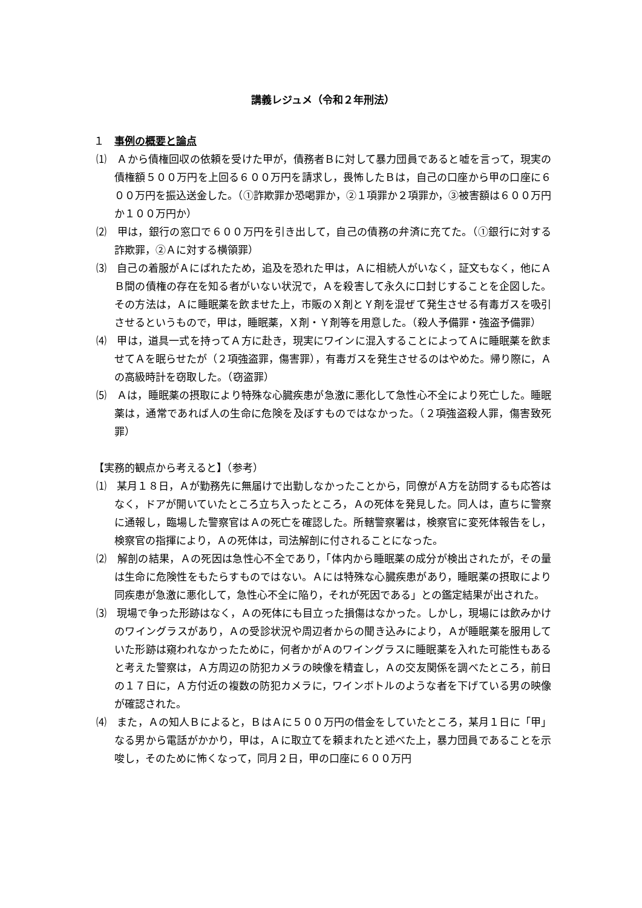講義レジュメ（令和２年刑法）
１　事例の概要と論点
⑴　Ａから債権回収の依頼を受けた甲が，債務者Ｂに対して暴力団員であると嘘を言って，現実の債権額５００万円を上回る６００万円を請求し，畏怖したＢは，自己の口座から甲の口座に６００万円を振込送金した。（①詐欺罪か恐喝罪か，②１項罪か２項罪か，③被害額は６００万円か１００万円か）
⑵　甲は，銀行の窓口で６００万円を引き出して，自己の債務の弁済に充てた。（①銀行に対する詐欺罪，②Ａに対する横領罪）
⑶　自己の着服がＡにばれたため，追及を恐れた甲は，Ａに相続人がいなく，証文もなく，他にＡＢ間の債権の存在を知る者がいない状況で，Ａを殺害して永久に口封じすることを企図した。その方法は，Ａに睡眠薬を飲ませた上，市販のＸ剤とＹ剤を混ぜて発生させる有毒ガスを吸引させるというもので，甲は，睡眠薬，Ｘ剤・Ｙ剤等を用意した。（殺人予備罪・強盗予備罪）
⑷　甲は，道具一式を持ってＡ方に赴き，現実にワインに混入することによってＡに睡眠薬を飲ませてＡを眠らせたが（２項強盗罪，傷害罪），有毒ガスを発生させるのはやめた。帰り際に，Ａの高級時計を窃取した。（窃盗罪）
⑸　Ａは，睡眠薬の摂取により特殊な心臓疾患が急激に悪化して急性心不全により死亡した。睡眠薬は，通常であれば人の生命に危険を及ぼすものではなかった。（２項強盗殺人罪，傷害致死罪）
【実務的観点から考えると】（参考）
⑴　某月１８日，Ａが勤務先に無届けで出勤しなかったことから，同僚がＡ方を訪問するも応答はなく，ドアが開いていたところ立ち入ったところ，Ａの死体を発見した。同人は，直ちに警察に通報し，臨場した警察官はＡの死亡を確認した。所轄警察署は，検察官に変死体報告をし，検察官の指揮により，Ａの死体は，司法解剖に付されることになった。
⑵　解剖の結果，Ａの死因は急性心不全であり，「体内から睡眠薬の成分が検出されたが，その量は生命に危険性をもたらすものではない。Ａには特殊な心臓疾患があり，睡眠薬の摂取により同疾患が急激に悪化して，急性心不全に陥り，それが死因である」との鑑定結果が出された。
⑶　現場で争った形跡はなく，Ａの死体にも目立った損傷はなかった。しかし，現場には飲みかけのワイングラスがあり，Ａの受診状況や周辺者からの聞き込みにより，Ａが睡眠薬を服用していた形跡は窺われなかったために，何者かがＡのワイングラスに睡眠薬を入れた可能性もあると考えた警察は，Ａ方周辺の防犯カメラの映像を精査し，Ａの交友関係を調べたところ，前日の１７日に，Ａ方付近の複数の防犯カメラに，ワインボトルのような者を下げている男の映像が確認された。
⑷　また，Ａの知人Ｂによると，ＢはＡに５００万円の借金をしていたところ，某月１日に「甲」なる男から電話がかかり，甲は，Ａに取立てを頼まれたと述べた上，暴力団員であることを示唆し，そのために怖くなって，同月２日，甲の口座に６００万円